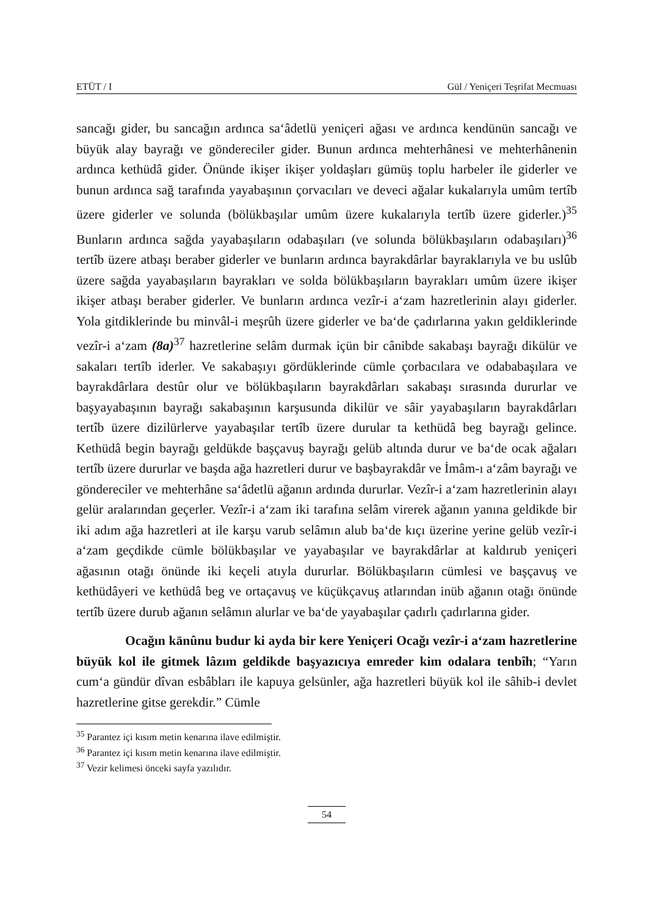ETÜT / I Gül / Yeniçeri Teşrifat Mecmuası
sancağı gider, bu sancağın ardınca sa‘âdetlü yeniçeri ağası ve ardınca kendünün sancağı ve büyük alay bayrağı ve göndereciler gider. Bunun ardınca mehterhânesi ve mehterhânenin ardınca kethüdâ gider. Önünde ikişer ikişer yoldaşları gümüş toplu harbeler ile giderler ve bunun ardınca sağ tarafında yayabaşının çorvacıları ve deveci ağalar kukalarıyla umûm tertîb üzere giderler ve solunda (bölükbaşılar umûm üzere kukalarıyla tertîb üzere giderler.)<sup>35</sup> Bunların ardınca sağda yayabaşıların odabaşıları (ve solunda bölükbaşıların odabaşıları)<sup>36</sup> tertîb üzere atbaşı beraber giderler ve bunların ardınca bayrakdârlar bayraklarıyla ve bu uslûb üzere sağda yayabaşıların bayrakları ve solda bölükbaşıların bayrakları umûm üzere ikişer ikişer atbaşı beraber giderler. Ve bunların ardınca vezîr-i a‘zam hazretlerinin alayı giderler. Yola gitdiklerinde bu minvâl-i meşrûh üzere giderler ve ba‘de çadırlarına yakın geldiklerinde vezîr-i a‘zam (8a)<sup>37</sup> hazretlerine selâm durmak içün bir cânibde sakabaşı bayrağı dikülür ve sakaları tertîb iderler. Ve sakabaşıyı gördüklerinde cümle çorbacılara ve odababaşılara ve bayrakdârlara destûr olur ve bölükbaşıların bayrakdârları sakabaşı sırasında dururlar ve başyayabaşının bayrağı sakabaşının karşusunda dikilür ve sâir yayabaşıların bayrakdârları tertîb üzere dizilürlerve yayabaşılar tertîb üzere durular ta kethüdâ beg bayrağı gelince. Kethüdâ begin bayrağı geldükde başçavuş bayrağı gelüb altında durur ve ba‘de ocak ağaları tertîb üzere dururlar ve başda ağa hazretleri durur ve başbayrakdâr ve İmâm-ı a‘zâm bayrağı ve göndereciler ve mehterhâne sa‘âdetlü ağanın ardında dururlar. Vezîr-i a‘zam hazretlerinin alayı gelür aralarından geçerler. Vezîr-i a‘zam iki tarafına selâm virerek ağanın yanına geldikde bir iki adım ağa hazretleri at ile karşu varub selâmın alub ba‘de kıçı üzerine yerine gelüb vezîr-i a‘zam geçdikde cümle bölükbaşılar ve yayabaşılar ve bayrakdârlar at kaldırub yeniçeri ağasının otağı önünde iki keçeli atıyla dururlar. Bölükbaşıların cümlesi ve başçavuş ve kethüdâyeri ve kethüdâ beg ve ortaçavuş ve küçükçavuş atlarından inüb ağanın otağı önünde tertîb üzere durub ağanın selâmın alurlar ve ba‘de yayabaşılar çadırlı çadırlarına gider.
Ocağın kānûnu budur ki ayda bir kere Yeniçeri Ocağı vezîr-i a‘zam hazretlerine büyük kol ile gitmek lâzım geldikde başyazıcıya emreder kim odalara tenbîh; “Yarın cum‘a gündür dîvan esbâbları ile kapuya gelsünler, ağa hazretleri büyük kol ile sâhib-i devlet hazretlerine gitse gerekdir.” Cümle
<sup>35</sup> Parantez içi kısım metin kenarına ilave edilmiştir.
<sup>36</sup> Parantez içi kısım metin kenarına ilave edilmiştir.
<sup>37</sup> Vezir kelimesi önceki sayfa yazılıdır.
54